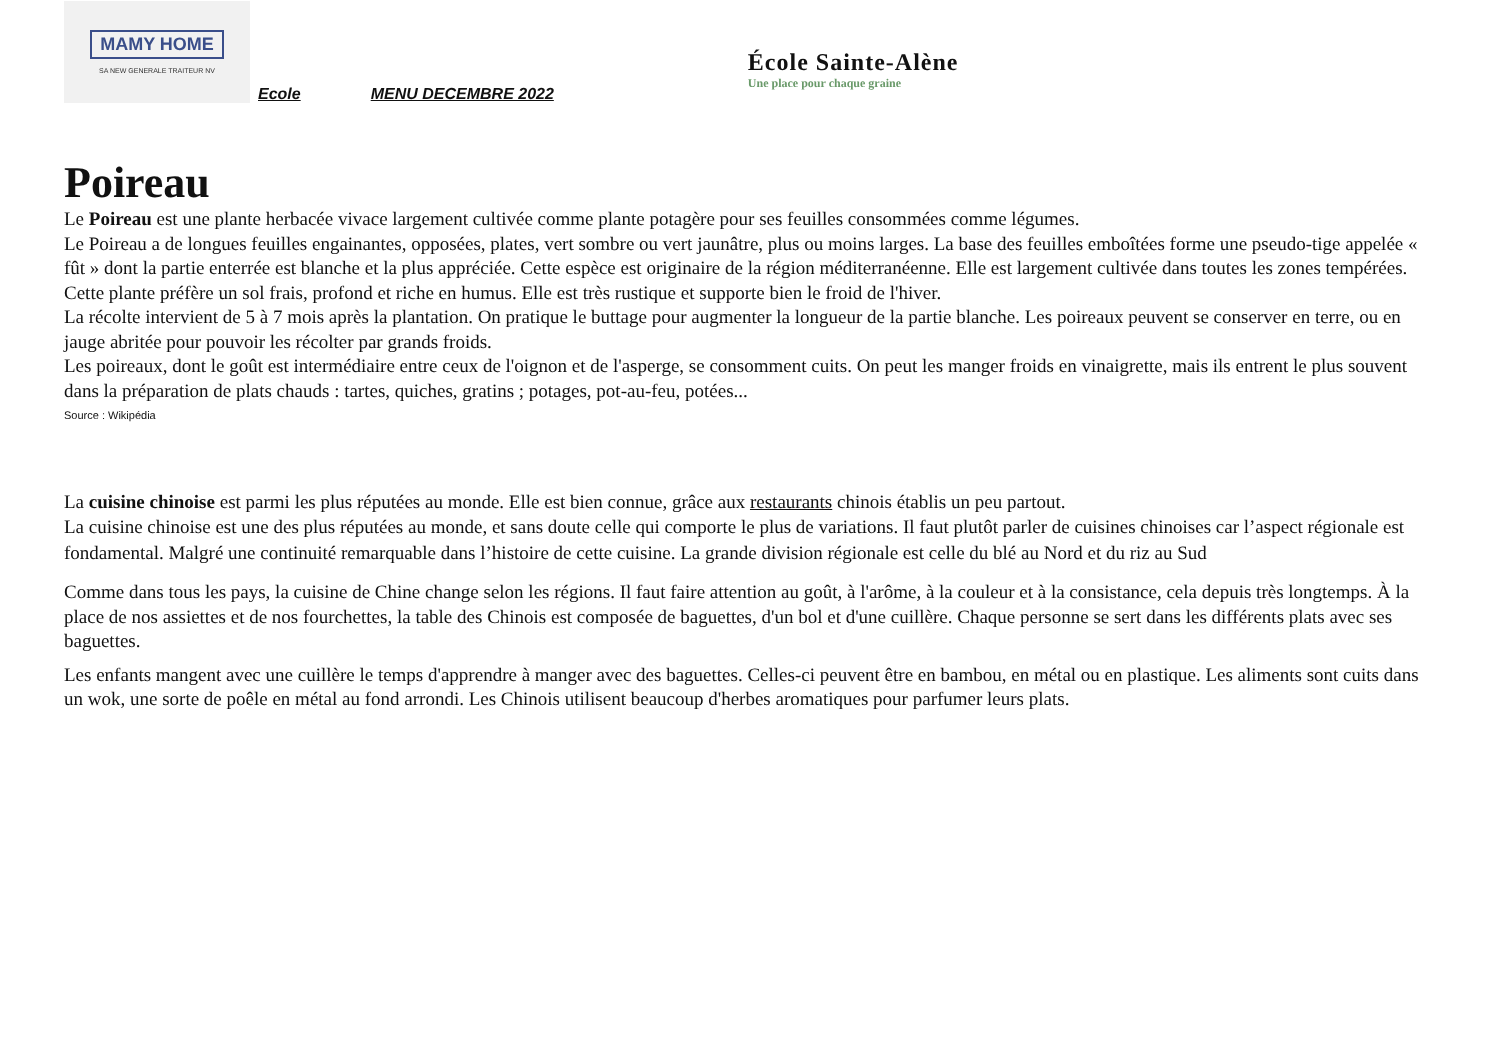MAMY HOME
SA NEW GENERALE TRAITEUR NV
Ecole MENU DECEMBRE 2022
École Sainte-Alène
Une place pour chaque graine
Poireau
Le Poireau est une plante herbacée vivace largement cultivée comme plante potagère pour ses feuilles consommées comme légumes.
Le Poireau a de longues feuilles engainantes, opposées, plates, vert sombre ou vert jaunâtre, plus ou moins larges. La base des feuilles emboîtées forme une pseudo-tige appelée « fût » dont la partie enterrée est blanche et la plus appréciée. Cette espèce est originaire de la région méditerranéenne. Elle est largement cultivée dans toutes les zones tempérées.
Cette plante préfère un sol frais, profond et riche en humus. Elle est très rustique et supporte bien le froid de l'hiver.
La récolte intervient de 5 à 7 mois après la plantation. On pratique le buttage pour augmenter la longueur de la partie blanche. Les poireaux peuvent se conserver en terre, ou en jauge abritée pour pouvoir les récolter par grands froids.
Les poireaux, dont le goût est intermédiaire entre ceux de l'oignon et de l'asperge, se consomment cuits. On peut les manger froids en vinaigrette, mais ils entrent le plus souvent dans la préparation de plats chauds : tartes, quiches, gratins ; potages, pot-au-feu, potées...
Source : Wikipédia
La cuisine chinoise est parmi les plus réputées au monde. Elle est bien connue, grâce aux restaurants chinois établis un peu partout.
La cuisine chinoise est une des plus réputées au monde, et sans doute celle qui comporte le plus de variations. Il faut plutôt parler de cuisines chinoises car l’aspect régionale est fondamental. Malgré une continuité remarquable dans l’histoire de cette cuisine. La grande division régionale est celle du blé au Nord et du riz au Sud
Comme dans tous les pays, la cuisine de Chine change selon les régions. Il faut faire attention au goût, à l'arôme, à la couleur et à la consistance, cela depuis très longtemps. À la place de nos assiettes et de nos fourchettes, la table des Chinois est composée de baguettes, d'un bol et d'une cuillère. Chaque personne se sert dans les différents plats avec ses baguettes.
Les enfants mangent avec une cuillère le temps d'apprendre à manger avec des baguettes. Celles-ci peuvent être en bambou, en métal ou en plastique. Les aliments sont cuits dans un wok, une sorte de poêle en métal au fond arrondi. Les Chinois utilisent beaucoup d'herbes aromatiques pour parfumer leurs plats.